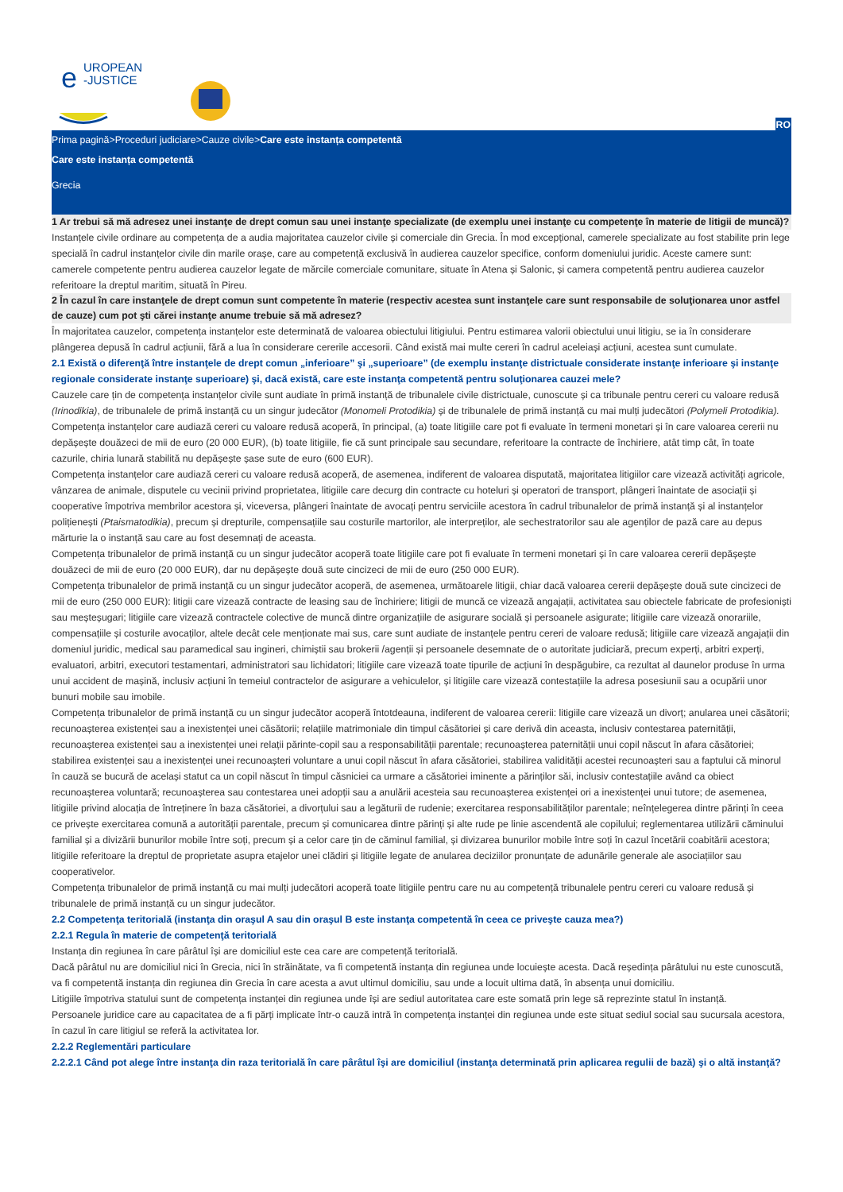UROPEAN
-JUSTICE
e
RO
Prima pagină>Proceduri judiciare>Cauze civile>Care este instanța competentă
Care este instanța competentă
Grecia
1 Ar trebui să mă adresez unei instanţe de drept comun sau unei instanţe specializate (de exemplu unei instanţe cu competenţe în materie de litigii de muncă)?
Instanțele civile ordinare au competența de a audia majoritatea cauzelor civile și comerciale din Grecia. În mod excepțional, camerele specializate au fost stabilite prin lege specială în cadrul instanțelor civile din marile orașe, care au competență exclusivă în audierea cauzelor specifice, conform domeniului juridic. Aceste camere sunt: camerele competente pentru audierea cauzelor legate de mărcile comerciale comunitare, situate în Atena și Salonic, și camera competentă pentru audierea cauzelor referitoare la dreptul maritim, situată în Pireu.
2 În cazul în care instanţele de drept comun sunt competente în materie (respectiv acestea sunt instanţele care sunt responsabile de soluţionarea unor astfel de cauze) cum pot şti cărei instanţe anume trebuie să mă adresez?
În majoritatea cauzelor, competența instanțelor este determinată de valoarea obiectului litigiului. Pentru estimarea valorii obiectului unui litigiu, se ia în considerare plângerea depusă în cadrul acțiunii, fără a lua în considerare cererile accesorii. Când există mai multe cereri în cadrul aceleiași acțiuni, acestea sunt cumulate.
2.1 Există o diferenţă între instanţele de drept comun „inferioare” şi „superioare” (de exemplu instanţe districtuale considerate instanţe inferioare şi instanţe regionale considerate instanţe superioare) şi, dacă există, care este instanţa competentă pentru soluţionarea cauzei mele?
Cauzele care țin de competența instanțelor civile sunt audiate în primă instanță de tribunalele civile districtuale, cunoscute și ca tribunale pentru cereri cu valoare redusă (Irinodikia), de tribunalele de primă instanță cu un singur judecător (Monomeli Protodikia) și de tribunalele de primă instanță cu mai mulți judecători (Polymeli Protodikia).
Competența instanțelor care audiază cereri cu valoare redusă acoperă, în principal, (a) toate litigiile care pot fi evaluate în termeni monetari și în care valoarea cererii nu depășește douăzeci de mii de euro (20 000 EUR), (b) toate litigiile, fie că sunt principale sau secundare, referitoare la contracte de închiriere, atât timp cât, în toate cazurile, chiria lunară stabilită nu depășește șase sute de euro (600 EUR).
Competența instanțelor care audiază cereri cu valoare redusă acoperă, de asemenea, indiferent de valoarea disputată, majoritatea litigiilor care vizează activități agricole, vânzarea de animale, disputele cu vecinii privind proprietatea, litigiile care decurg din contracte cu hoteluri și operatori de transport, plângeri înaintate de asociații și cooperative împotriva membrilor acestora și, viceversa, plângeri înaintate de avocați pentru serviciile acestora în cadrul tribunalelor de primă instanță și al instanțelor polițienești (Ptaismatodikia), precum și drepturile, compensațiile sau costurile martorilor, ale interpreților, ale sechestratorilor sau ale agenților de pază care au depus mărturie la o instanță sau care au fost desemnați de aceasta.
Competența tribunalelor de primă instanță cu un singur judecător acoperă toate litigiile care pot fi evaluate în termeni monetari și în care valoarea cererii depășește douăzeci de mii de euro (20 000 EUR), dar nu depășește două sute cincizeci de mii de euro (250 000 EUR).
Competența tribunalelor de primă instanță cu un singur judecător acoperă, de asemenea, următoarele litigii, chiar dacă valoarea cererii depășește două sute cincizeci de mii de euro (250 000 EUR): litigii care vizează contracte de leasing sau de închiriere; litigii de muncă ce vizează angajații, activitatea sau obiectele fabricate de profesioniști sau meșteșugari; litigiile care vizează contractele colective de muncă dintre organizațiile de asigurare socială și persoanele asigurate; litigiile care vizează onorariile, compensațiile și costurile avocaților, altele decât cele menționate mai sus, care sunt audiate de instanțele pentru cereri de valoare redusă; litigiile care vizează angajații din domeniul juridic, medical sau paramedical sau ingineri, chimiștii sau brokerii /agenții și persoanele desemnate de o autoritate judiciară, precum experți, arbitri experți, evaluatori, arbitri, executori testamentari, administratori sau lichidatori; litigiile care vizează toate tipurile de acțiuni în despăgubire, ca rezultat al daunelor produse în urma unui accident de mașină, inclusiv acțiuni în temeiul contractelor de asigurare a vehiculelor, și litigiile care vizează contestațiile la adresa posesiunii sau a ocupării unor bunuri mobile sau imobile.
Competența tribunalelor de primă instanță cu un singur judecător acoperă întotdeauna, indiferent de valoarea cererii: litigiile care vizează un divorț; anularea unei căsătorii; recunoașterea existenței sau a inexistenței unei căsătorii; relațiile matrimoniale din timpul căsătoriei și care derivă din aceasta, inclusiv contestarea paternității, recunoașterea existenței sau a inexistenței unei relații părinte-copil sau a responsabilității parentale; recunoașterea paternității unui copil născut în afara căsătoriei; stabilirea existenței sau a inexistenței unei recunoașteri voluntare a unui copil născut în afara căsătoriei, stabilirea validității acestei recunoașteri sau a faptului că minorul în cauză se bucură de același statut ca un copil născut în timpul căsniciei ca urmare a căsătoriei iminente a părinților săi, inclusiv contestațiile având ca obiect recunoașterea voluntară; recunoașterea sau contestarea unei adopții sau a anulării acesteia sau recunoașterea existenței ori a inexistenței unui tutore; de asemenea, litigiile privind alocația de întreținere în baza căsătoriei, a divorțului sau a legăturii de rudenie; exercitarea responsabilităților parentale; neînțelegerea dintre părinți în ceea ce privește exercitarea comună a autorității parentale, precum și comunicarea dintre părinți și alte rude pe linie ascendentă ale copilului; reglementarea utilizării căminului familial și a divizării bunurilor mobile între soți, precum și a celor care țin de căminul familial, și divizarea bunurilor mobile între soți în cazul încetării coabitării acestora; litigiile referitoare la dreptul de proprietate asupra etajelor unei clădiri și litigiile legate de anularea deciziilor pronunțate de adunările generale ale asociațiilor sau cooperativelor.
Competența tribunalelor de primă instanță cu mai mulți judecători acoperă toate litigiile pentru care nu au competență tribunalele pentru cereri cu valoare redusă și tribunalele de primă instanță cu un singur judecător.
2.2 Competenţa teritorială (instanţa din oraşul A sau din oraşul B este instanţa competentă în ceea ce priveşte cauza mea?)
2.2.1 Regula în materie de competenţă teritorială
Instanța din regiunea în care pârâtul își are domiciliul este cea care are competență teritorială.
Dacă pârâtul nu are domiciliul nici în Grecia, nici în străinătate, va fi competentă instanța din regiunea unde locuiește acesta. Dacă reședința pârâtului nu este cunoscută, va fi competentă instanța din regiunea din Grecia în care acesta a avut ultimul domiciliu, sau unde a locuit ultima dată, în absența unui domiciliu.
Litigiile împotriva statului sunt de competența instanței din regiunea unde își are sediul autoritatea care este somată prin lege să reprezinte statul în instanță.
Persoanele juridice care au capacitatea de a fi părți implicate într-o cauză intră în competența instanței din regiunea unde este situat sediul social sau sucursala acestora, în cazul în care litigiul se referă la activitatea lor.
2.2.2 Reglementări particulare
2.2.2.1 Când pot alege între instanţa din raza teritorială în care pârâtul îşi are domiciliul (instanţa determinată prin aplicarea regulii de bază) şi o altă instanţă?